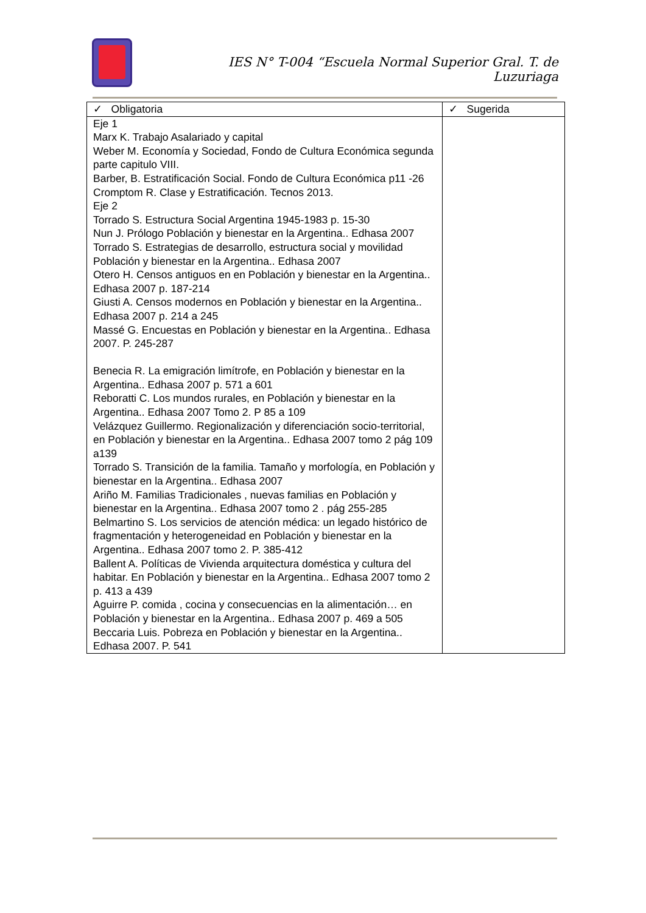IES N° T-004 “Escuela Normal Superior Gral. T. de Luzuriaga
| ✓ Obligatoria | ✓ Sugerida |
| --- | --- |
| Eje 1 Marx K. Trabajo Asalariado y capital Weber M. Economía y Sociedad, Fondo de Cultura Económica segunda parte capitulo VIII. Barber, B. Estratificación Social. Fondo de Cultura Económica p11 -26 Cromptom R. Clase y Estratificación. Tecnos 2013. Eje 2 Torrado S. Estructura Social Argentina 1945-1983 p. 15-30 Nun J. Prólogo Población y bienestar en la Argentina.. Edhasa 2007 Torrado S. Estrategias de desarrollo, estructura social y movilidad Población y bienestar en la Argentina.. Edhasa 2007 Otero H. Censos antiguos en en Población y bienestar en la Argentina.. Edhasa 2007 p. 187-214 Giusti A. Censos modernos en Población y bienestar en la Argentina.. Edhasa 2007 p. 214 a 245 Massé G. Encuestas en Población y bienestar en la Argentina.. Edhasa 2007. P. 245-287 Benecia R. La emigración limítrofe, en Población y bienestar en la Argentina.. Edhasa 2007 p. 571 a 601 Reboratti C. Los mundos rurales, en Población y bienestar en la Argentina.. Edhasa 2007 Tomo 2. P 85 a 109 Velázquez Guillermo. Regionalización y diferenciación socio-territorial, en Población y bienestar en la Argentina.. Edhasa 2007 tomo 2 pág 109 a139 Torrado S. Transición de la familia. Tamaño y morfología, en Población y bienestar en la Argentina.. Edhasa 2007 Ariño M. Familias Tradicionales , nuevas familias en Población y bienestar en la Argentina.. Edhasa 2007 tomo 2 . pág 255-285 Belmartino S. Los servicios de atención médica: un legado histórico de fragmentación y heterogeneidad en Población y bienestar en la Argentina.. Edhasa 2007 tomo 2. P. 385-412 Ballent A. Políticas de Vivienda arquitectura doméstica y cultura del habitar. En Población y bienestar en la Argentina.. Edhasa 2007 tomo 2 p. 413 a 439 Aguirre P. comida , cocina y consecuencias en la alimentación… en Población y bienestar en la Argentina.. Edhasa 2007 p. 469 a 505 Beccaria Luis. Pobreza en Población y bienestar en la Argentina.. Edhasa 2007. P. 541 | |